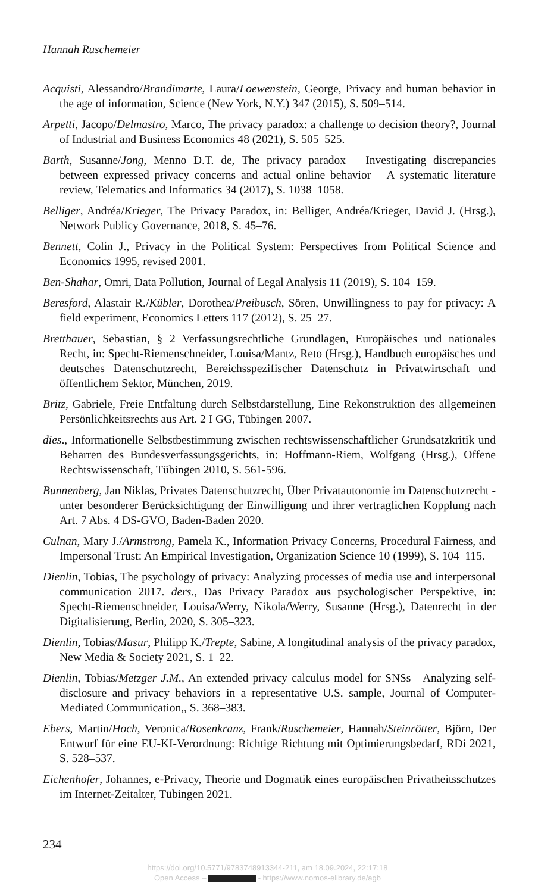Hannah Ruschemeier
Acquisti, Alessandro/Brandimarte, Laura/Loewenstein, George, Privacy and human behavior in the age of information, Science (New York, N.Y.) 347 (2015), S. 509–514.
Arpetti, Jacopo/Delmastro, Marco, The privacy paradox: a challenge to decision theory?, Journal of Industrial and Business Economics 48 (2021), S. 505–525.
Barth, Susanne/Jong, Menno D.T. de, The privacy paradox – Investigating discrepancies between expressed privacy concerns and actual online behavior – A systematic literature review, Telematics and Informatics 34 (2017), S. 1038–1058.
Belliger, Andréa/Krieger, The Privacy Paradox, in: Belliger, Andréa/Krieger, David J. (Hrsg.), Network Publicy Governance, 2018, S. 45–76.
Bennett, Colin J., Privacy in the Political System: Perspectives from Political Science and Economics 1995, revised 2001.
Ben-Shahar, Omri, Data Pollution, Journal of Legal Analysis 11 (2019), S. 104–159.
Beresford, Alastair R./Kübler, Dorothea/Preibusch, Sören, Unwillingness to pay for privacy: A field experiment, Economics Letters 117 (2012), S. 25–27.
Bretthauer, Sebastian, § 2 Verfassungsrechtliche Grundlagen, Europäisches und nationales Recht, in: Specht-Riemenschneider, Louisa/Mantz, Reto (Hrsg.), Handbuch europäisches und deutsches Datenschutzrecht, Bereichsspezifischer Datenschutz in Privatwirtschaft und öffentlichem Sektor, München, 2019.
Britz, Gabriele, Freie Entfaltung durch Selbstdarstellung, Eine Rekonstruktion des allgemeinen Persönlichkeitsrechts aus Art. 2 I GG, Tübingen 2007.
dies., Informationelle Selbstbestimmung zwischen rechtswissenschaftlicher Grundsatzkritik und Beharren des Bundesverfassungsgerichts, in: Hoffmann-Riem, Wolfgang (Hrsg.), Offene Rechtswissenschaft, Tübingen 2010, S. 561-596.
Bunnenberg, Jan Niklas, Privates Datenschutzrecht, Über Privatautonomie im Datenschutzrecht - unter besonderer Berücksichtigung der Einwilligung und ihrer vertraglichen Kopplung nach Art. 7 Abs. 4 DS-GVO, Baden-Baden 2020.
Culnan, Mary J./Armstrong, Pamela K., Information Privacy Concerns, Procedural Fairness, and Impersonal Trust: An Empirical Investigation, Organization Science 10 (1999), S. 104–115.
Dienlin, Tobias, The psychology of privacy: Analyzing processes of media use and interpersonal communication 2017. ders., Das Privacy Paradox aus psychologischer Perspektive, in: Specht-Riemenschneider, Louisa/Werry, Nikola/Werry, Susanne (Hrsg.), Datenrecht in der Digitalisierung, Berlin, 2020, S. 305–323.
Dienlin, Tobias/Masur, Philipp K./Trepte, Sabine, A longitudinal analysis of the privacy paradox, New Media & Society 2021, S. 1–22.
Dienlin, Tobias/Metzger J.M., An extended privacy calculus model for SNSs—Analyzing self-disclosure and privacy behaviors in a representative U.S. sample, Journal of Computer-Mediated Communication,, S. 368–383.
Ebers, Martin/Hoch, Veronica/Rosenkranz, Frank/Ruschemeier, Hannah/Steinrötter, Björn, Der Entwurf für eine EU-KI-Verordnung: Richtige Richtung mit Optimierungsbedarf, RDi 2021, S. 528–537.
Eichenhofer, Johannes, e-Privacy, Theorie und Dogmatik eines europäischen Privatheitsschutzes im Internet-Zeitalter, Tübingen 2021.
234
https://doi.org/10.5771/9783748913344-211, am 18.09.2024, 22:17:18
Open Access – - https://www.nomos-elibrary.de/agb